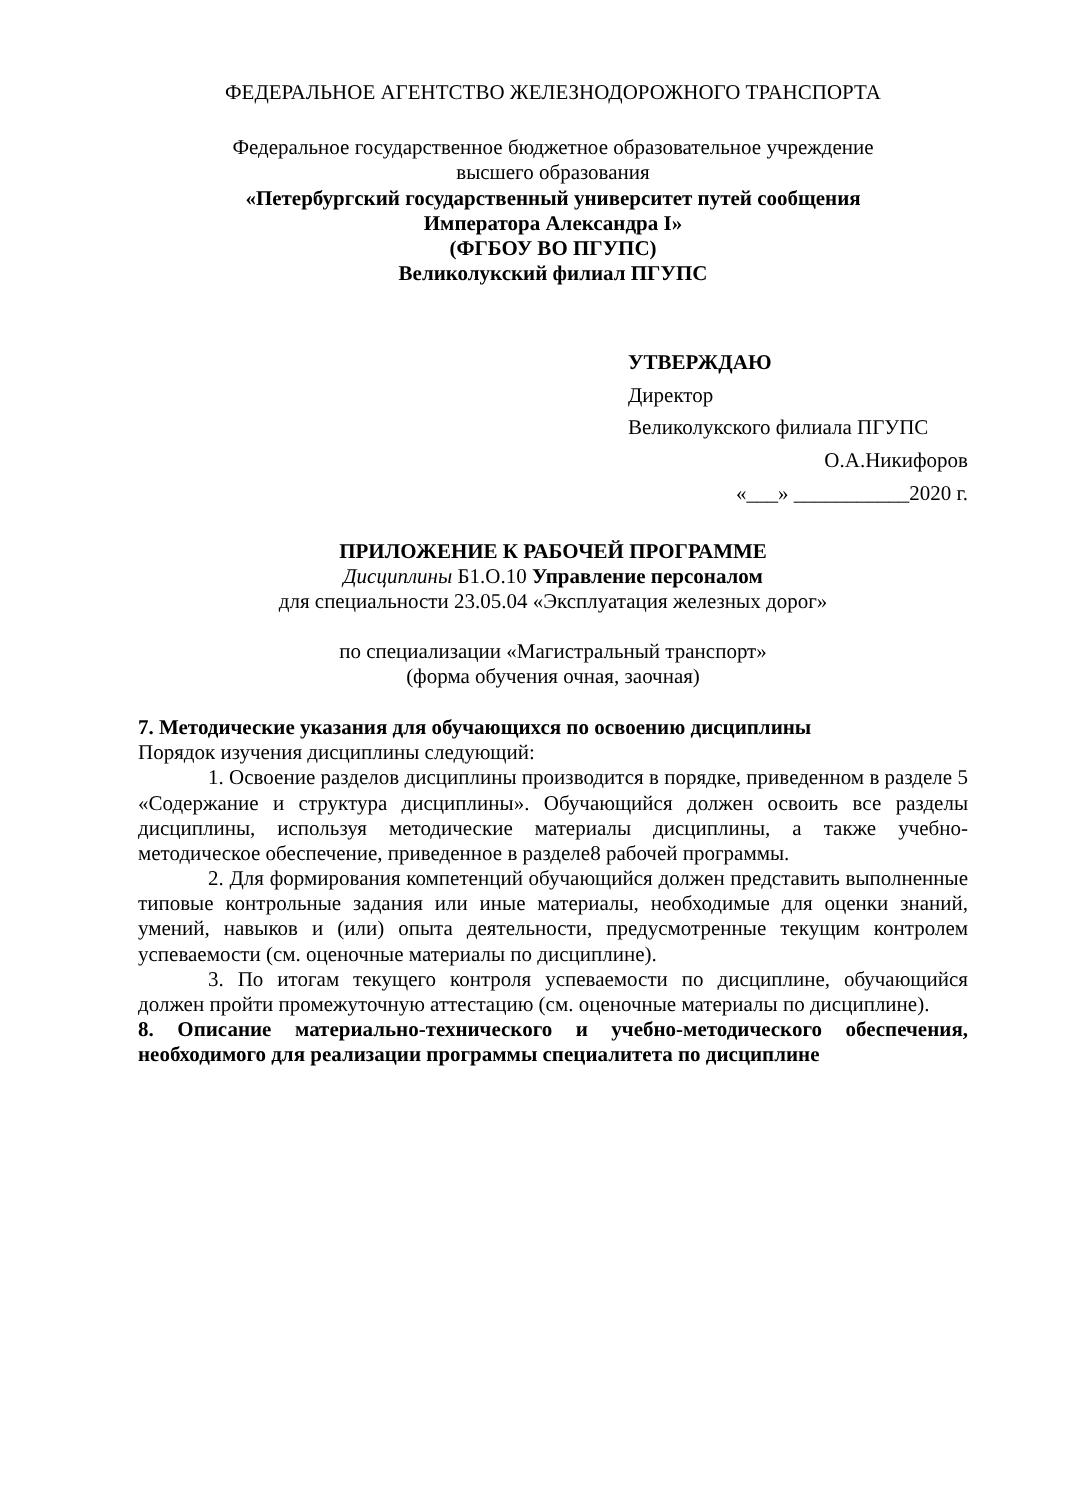ФЕДЕРАЛЬНОЕ АГЕНТСТВО ЖЕЛЕЗНОДОРОЖНОГО ТРАНСПОРТА
Федеральное государственное бюджетное образовательное учреждение
высшего образования
«Петербургский государственный университет путей сообщения
Императора Александра I»
(ФГБОУ ВО ПГУПС)
Великолукский филиал ПГУПС
УТВЕРЖДАЮ
Директор
Великолукского филиала ПГУПС
О.А.Никифоров
«___» ___________2020 г.
ПРИЛОЖЕНИЕ К РАБОЧЕЙ ПРОГРАММЕ
Дисциплины Б1.О.10 Управление персоналом
для специальности 23.05.04 «Эксплуатация железных дорог»
по специализации «Магистральный транспорт»
(форма обучения очная, заочная)
7. Методические указания для обучающихся по освоению дисциплины
Порядок изучения дисциплины следующий:
1. Освоение разделов дисциплины производится в порядке, приведенном в разделе 5 «Содержание и структура дисциплины». Обучающийся должен освоить все разделы дисциплины, используя методические материалы дисциплины, а также учебно-методическое обеспечение, приведенное в разделе8 рабочей программы.
2. Для формирования компетенций обучающийся должен представить выполненные типовые контрольные задания или иные материалы, необходимые для оценки знаний, умений, навыков и (или) опыта деятельности, предусмотренные текущим контролем успеваемости (см. оценочные материалы по дисциплине).
3. По итогам текущего контроля успеваемости по дисциплине, обучающийся должен пройти промежуточную аттестацию (см. оценочные материалы по дисциплине).
8. Описание материально-технического и учебно-методического обеспечения, необходимого для реализации программы специалитета по дисциплине